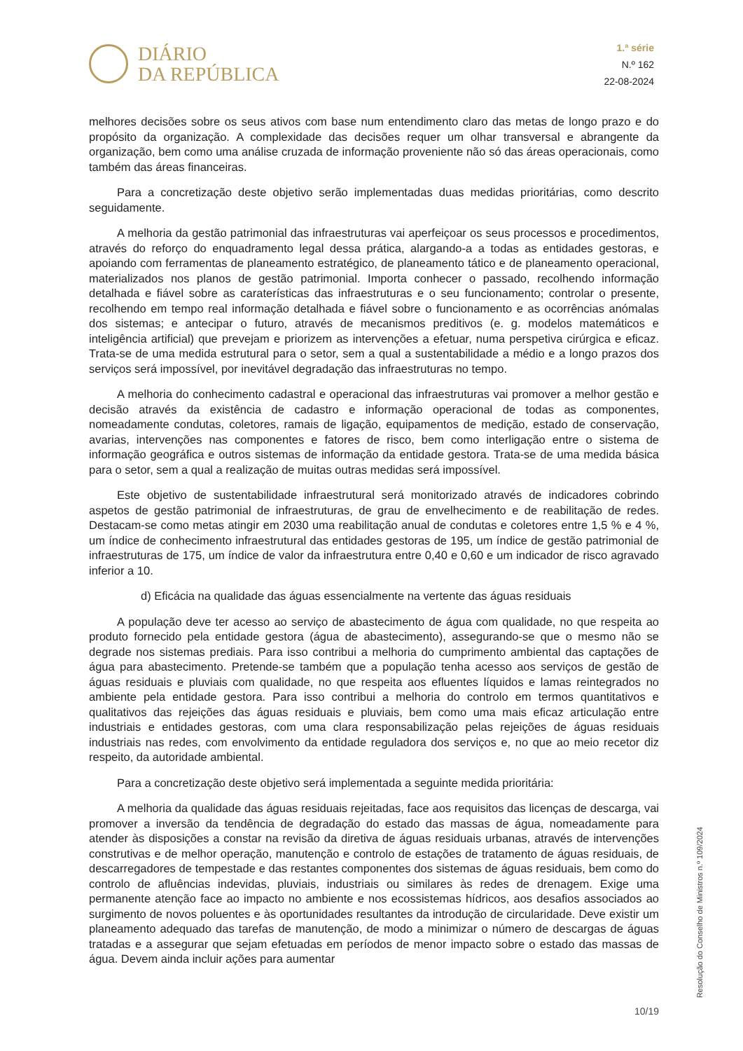DIÁRIO
DA REPÚBLICA
1.ª série
N.º 162
22-08-2024
melhores decisões sobre os seus ativos com base num entendimento claro das metas de longo prazo e do propósito da organização. A complexidade das decisões requer um olhar transversal e abrangente da organização, bem como uma análise cruzada de informação proveniente não só das áreas operacionais, como também das áreas financeiras.
Para a concretização deste objetivo serão implementadas duas medidas prioritárias, como descrito seguidamente.
A melhoria da gestão patrimonial das infraestruturas vai aperfeiçoar os seus processos e procedimentos, através do reforço do enquadramento legal dessa prática, alargando-a a todas as entidades gestoras, e apoiando com ferramentas de planeamento estratégico, de planeamento tático e de planeamento operacional, materializados nos planos de gestão patrimonial. Importa conhecer o passado, recolhendo informação detalhada e fiável sobre as caraterísticas das infraestruturas e o seu funcionamento; controlar o presente, recolhendo em tempo real informação detalhada e fiável sobre o funcionamento e as ocorrências anómalas dos sistemas; e antecipar o futuro, através de mecanismos preditivos (e. g. modelos matemáticos e inteligência artificial) que prevejam e priorizem as intervenções a efetuar, numa perspetiva cirúrgica e eficaz. Trata-se de uma medida estrutural para o setor, sem a qual a sustentabilidade a médio e a longo prazos dos serviços será impossível, por inevitável degradação das infraestruturas no tempo.
A melhoria do conhecimento cadastral e operacional das infraestruturas vai promover a melhor gestão e decisão através da existência de cadastro e informação operacional de todas as componentes, nomeadamente condutas, coletores, ramais de ligação, equipamentos de medição, estado de conservação, avarias, intervenções nas componentes e fatores de risco, bem como interligação entre o sistema de informação geográfica e outros sistemas de informação da entidade gestora. Trata-se de uma medida básica para o setor, sem a qual a realização de muitas outras medidas será impossível.
Este objetivo de sustentabilidade infraestrutural será monitorizado através de indicadores cobrindo aspetos de gestão patrimonial de infraestruturas, de grau de envelhecimento e de reabilitação de redes. Destacam-se como metas atingir em 2030 uma reabilitação anual de condutas e coletores entre 1,5 % e 4 %, um índice de conhecimento infraestrutural das entidades gestoras de 195, um índice de gestão patrimonial de infraestruturas de 175, um índice de valor da infraestrutura entre 0,40 e 0,60 e um indicador de risco agravado inferior a 10.
d) Eficácia na qualidade das águas essencialmente na vertente das águas residuais
A população deve ter acesso ao serviço de abastecimento de água com qualidade, no que respeita ao produto fornecido pela entidade gestora (água de abastecimento), assegurando-se que o mesmo não se degrade nos sistemas prediais. Para isso contribui a melhoria do cumprimento ambiental das captações de água para abastecimento. Pretende-se também que a população tenha acesso aos serviços de gestão de águas residuais e pluviais com qualidade, no que respeita aos efluentes líquidos e lamas reintegrados no ambiente pela entidade gestora. Para isso contribui a melhoria do controlo em termos quantitativos e qualitativos das rejeições das águas residuais e pluviais, bem como uma mais eficaz articulação entre industriais e entidades gestoras, com uma clara responsabilização pelas rejeições de águas residuais industriais nas redes, com envolvimento da entidade reguladora dos serviços e, no que ao meio recetor diz respeito, da autoridade ambiental.
Para a concretização deste objetivo será implementada a seguinte medida prioritária:
A melhoria da qualidade das águas residuais rejeitadas, face aos requisitos das licenças de descarga, vai promover a inversão da tendência de degradação do estado das massas de água, nomeadamente para atender às disposições a constar na revisão da diretiva de águas residuais urbanas, através de intervenções construtivas e de melhor operação, manutenção e controlo de estações de tratamento de águas residuais, de descarregadores de tempestade e das restantes componentes dos sistemas de águas residuais, bem como do controlo de afluências indevidas, pluviais, industriais ou similares às redes de drenagem. Exige uma permanente atenção face ao impacto no ambiente e nos ecossistemas hídricos, aos desafios associados ao surgimento de novos poluentes e às oportunidades resultantes da introdução de circularidade. Deve existir um planeamento adequado das tarefas de manutenção, de modo a minimizar o número de descargas de águas tratadas e a assegurar que sejam efetuadas em períodos de menor impacto sobre o estado das massas de água. Devem ainda incluir ações para aumentar
Resolução do Conselho de Ministros n.º 109/2024
10/19